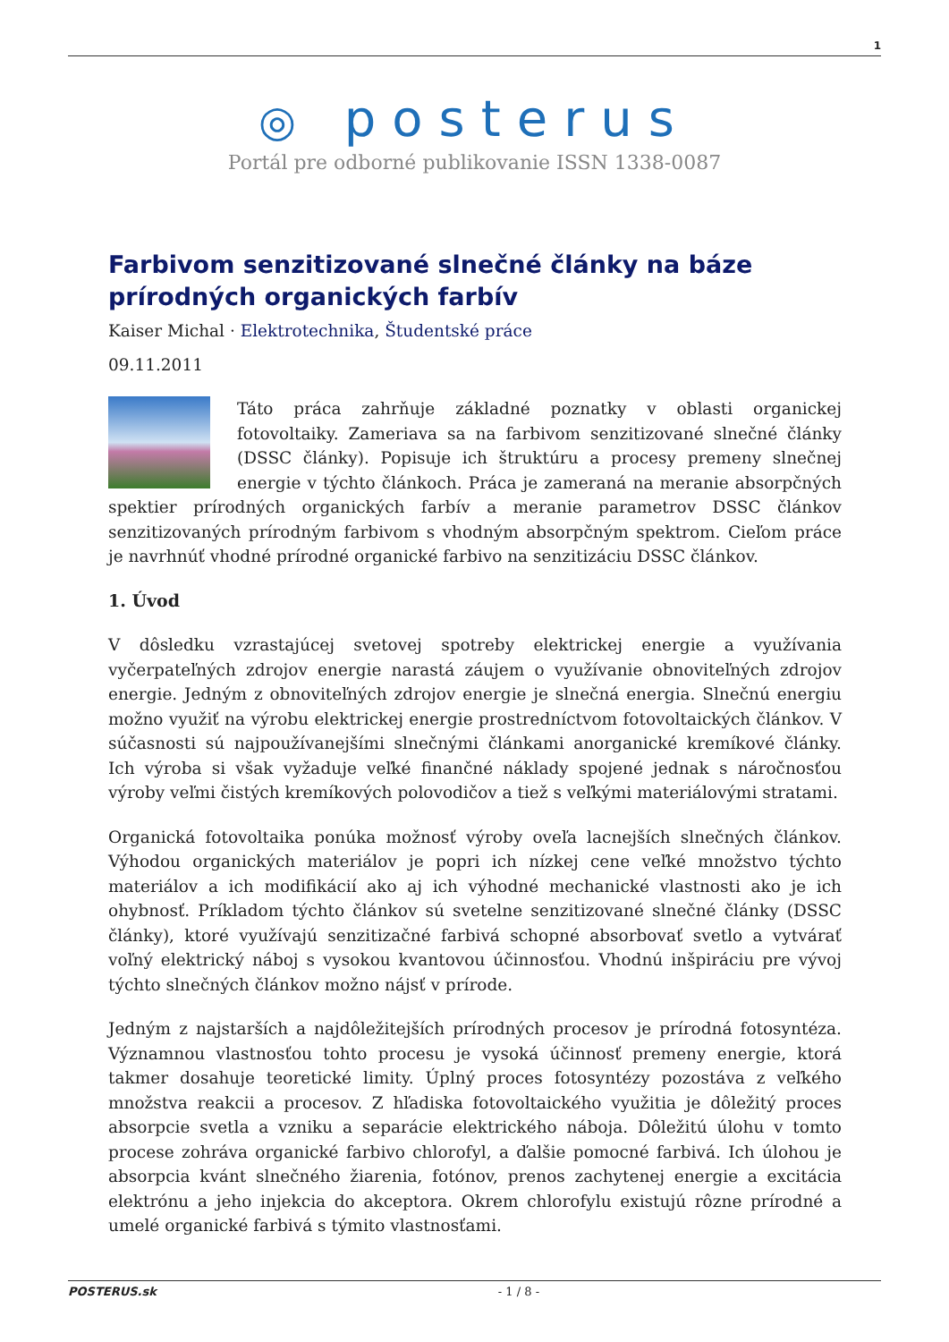1
◎ posterus
Portál pre odborné publikovanie ISSN 1338-0087
Farbivom senzitizované slnečné články na báze prírodných organických farbív
Kaiser Michal · Elektrotechnika, Študentské práce
09.11.2011
Táto práca zahrňuje základné poznatky v oblasti organickej fotovoltaiky. Zameriava sa na farbivom senzitizované slnečné články (DSSC články). Popisuje ich štruktúru a procesy premeny slnečnej energie v týchto článkoch. Práca je zameraná na meranie absorpčných spektier prírodných organických farbív a meranie parametrov DSSC článkov senzitizovaných prírodným farbivom s vhodným absorpčným spektrom. Cieľom práce je navrhnúť vhodné prírodné organické farbivo na senzitizáciu DSSC článkov.
1. Úvod
V dôsledku vzrastajúcej svetovej spotreby elektrickej energie a využívania vyčerpateľných zdrojov energie narastá záujem o využívanie obnoviteľných zdrojov energie. Jedným z obnoviteľných zdrojov energie je slnečná energia. Slnečnú energiu možno využiť na výrobu elektrickej energie prostredníctvom fotovoltaických článkov. V súčasnosti sú najpoužívanejšími slnečnými článkami anorganické kremíkové články. Ich výroba si však vyžaduje veľké finančné náklady spojené jednak s náročnosťou výroby veľmi čistých kremíkových polovodičov a tiež s veľkými materiálovými stratami.
Organická fotovoltaika ponúka možnosť výroby oveľa lacnejších slnečných článkov. Výhodou organických materiálov je popri ich nízkej cene veľké množstvo týchto materiálov a ich modifikácií ako aj ich výhodné mechanické vlastnosti ako je ich ohybnosť. Príkladom týchto článkov sú svetelne senzitizované slnečné články (DSSC články), ktoré využívajú senzitizačné farbivá schopné absorbovať svetlo a vytvárať voľný elektrický náboj s vysokou kvantovou účinnosťou. Vhodnú inšpiráciu pre vývoj týchto slnečných článkov možno nájsť v prírode.
Jedným z najstarších a najdôležitejších prírodných procesov je prírodná fotosyntéza. Významnou vlastnosťou tohto procesu je vysoká účinnosť premeny energie, ktorá takmer dosahuje teoretické limity. Úplný proces fotosyntézy pozostáva z veľkého množstva reakcii a procesov. Z hľadiska fotovoltaického využitia je dôležitý proces absorpcie svetla a vzniku a separácie elektrického náboja. Dôležitú úlohu v tomto procese zohráva organické farbivo chlorofyl, a ďalšie pomocné farbivá. Ich úlohou je absorpcia kvánt slnečného žiarenia, fotónov, prenos zachytenej energie a excitácia elektrónu a jeho injekcia do akceptora. Okrem chlorofylu existujú rôzne prírodné a umelé organické farbivá s týmito vlastnosťami.
POSTERUS.sk
- 1 / 8 -